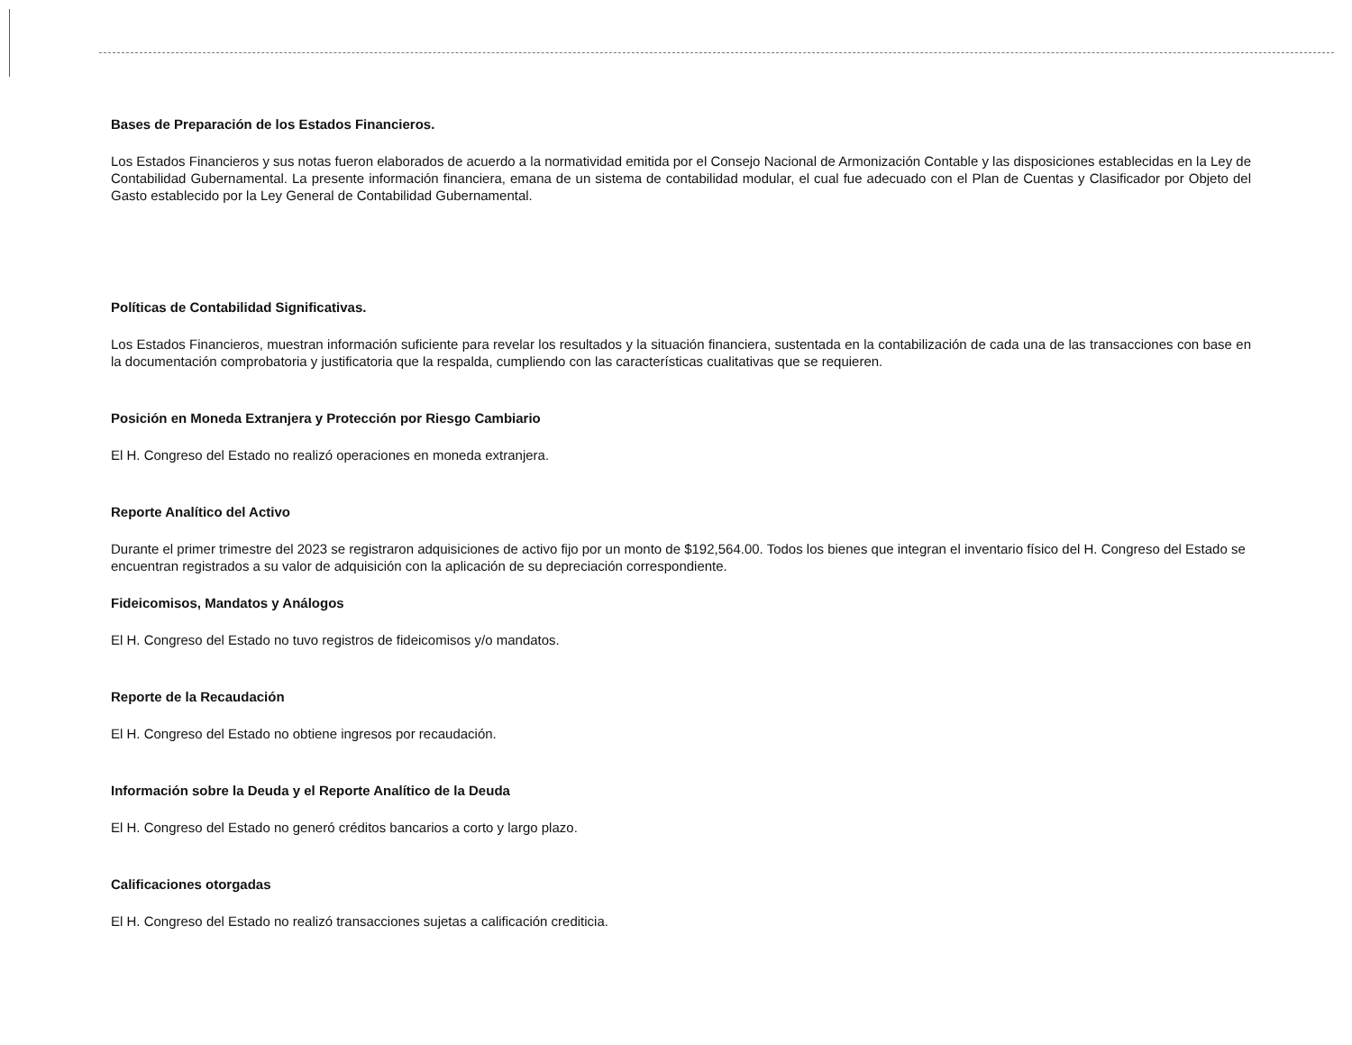Bases de Preparación de los Estados Financieros.
Los Estados Financieros y sus notas fueron elaborados de acuerdo a la normatividad emitida por el Consejo Nacional de Armonización Contable y las disposiciones establecidas en la Ley de Contabilidad Gubernamental. La presente información financiera, emana de un sistema de contabilidad modular, el cual fue adecuado con el Plan de Cuentas y Clasificador por Objeto del Gasto establecido por la Ley General de Contabilidad Gubernamental.
Políticas de Contabilidad Significativas.
Los Estados Financieros, muestran información suficiente para revelar los resultados y la situación financiera, sustentada en la contabilización de cada una de las transacciones con base en la documentación comprobatoria y justificatoria que la respalda, cumpliendo con las características cualitativas que se requieren.
Posición en Moneda Extranjera y Protección por Riesgo Cambiario
El H. Congreso del Estado no realizó operaciones en moneda extranjera.
Reporte Analítico del Activo
Durante el primer trimestre del 2023 se registraron adquisiciones de activo fijo por un monto de $192,564.00. Todos los bienes que integran el inventario físico del H. Congreso del Estado se encuentran registrados a su valor de adquisición con la aplicación de su depreciación correspondiente.
Fideicomisos, Mandatos y Análogos
El H. Congreso del Estado no tuvo registros de fideicomisos y/o mandatos.
Reporte de la Recaudación
El H. Congreso del Estado no obtiene ingresos por recaudación.
Información sobre la Deuda y el Reporte Analítico de la Deuda
El H. Congreso del Estado no generó créditos bancarios a corto y largo plazo.
Calificaciones otorgadas
El H. Congreso del Estado no realizó transacciones sujetas a calificación crediticia.